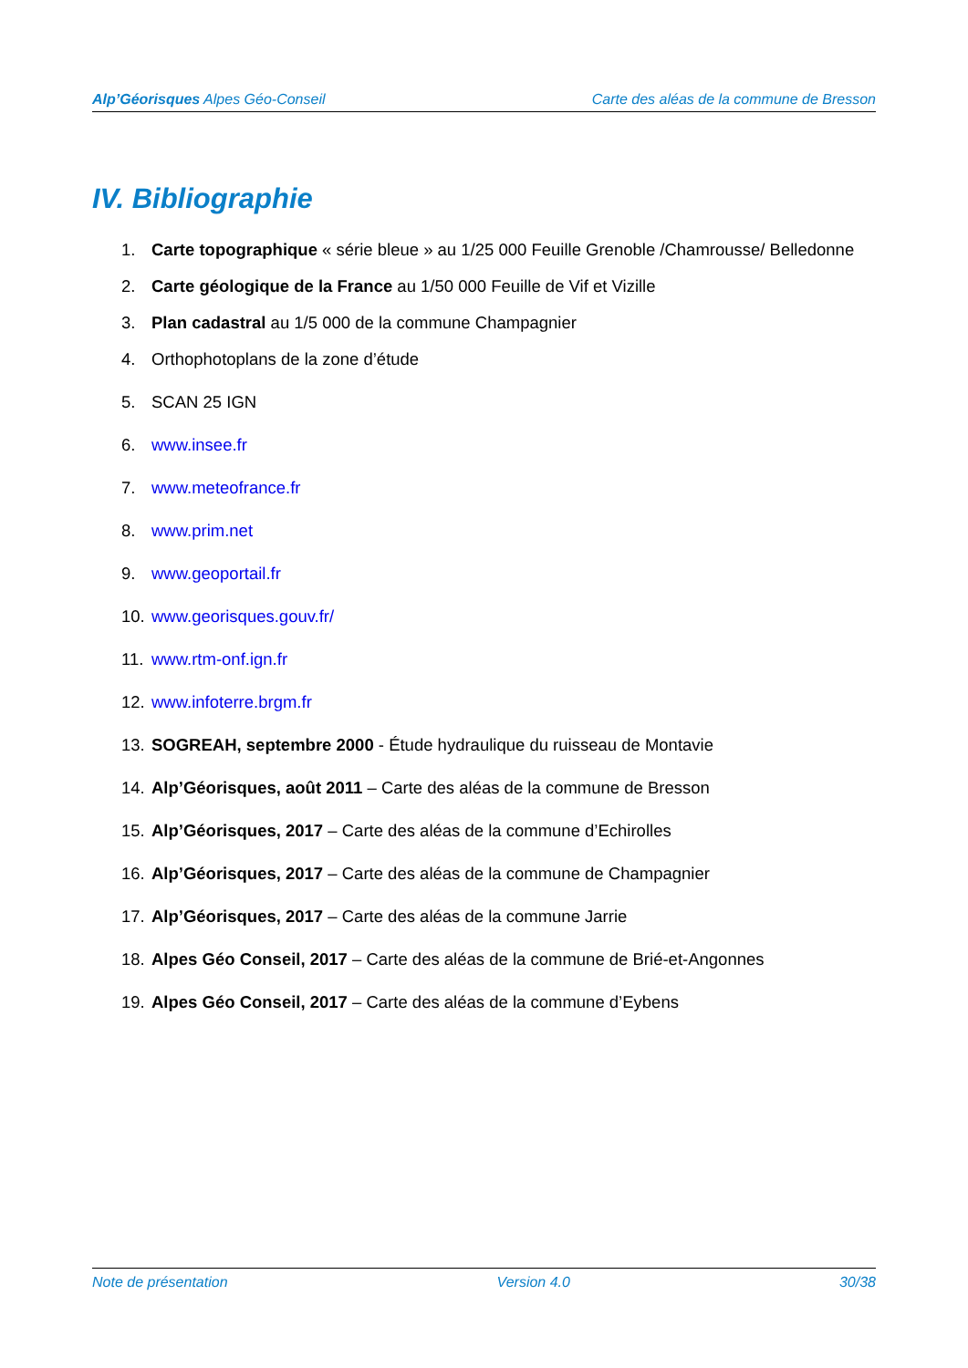Alp’Géorisques Alpes Géo-Conseil Carte des aléas de la commune de Bresson
IV. Bibliographie
1. Carte topographique « série bleue » au 1/25 000 Feuille Grenoble /Chamrousse/ Belledonne
2. Carte géologique de la France au 1/50 000 Feuille de Vif et Vizille
3. Plan cadastral au 1/5 000 de la commune Champagnier
4. Orthophotoplans de la zone d’étude
5. SCAN 25 IGN
6. www.insee.fr
7. www.meteofrance.fr
8. www.prim.net
9. www.geoportail.fr
10. www.georisques.gouv.fr/
11. www.rtm-onf.ign.fr
12. www.infoterre.brgm.fr
13. SOGREAH, septembre 2000 - Étude hydraulique du ruisseau de Montavie
14. Alp’Géorisques, août 2011 – Carte des aléas de la commune de Bresson
15. Alp’Géorisques, 2017 – Carte des aléas de la commune d’Echirolles
16. Alp’Géorisques, 2017 – Carte des aléas de la commune de Champagnier
17. Alp’Géorisques, 2017 – Carte des aléas de la commune Jarrie
18. Alpes Géo Conseil, 2017 – Carte des aléas de la commune de Brié-et-Angonnes
19. Alpes Géo Conseil, 2017 – Carte des aléas de la commune d’Eybens
Note de présentation Version 4.0 30/38